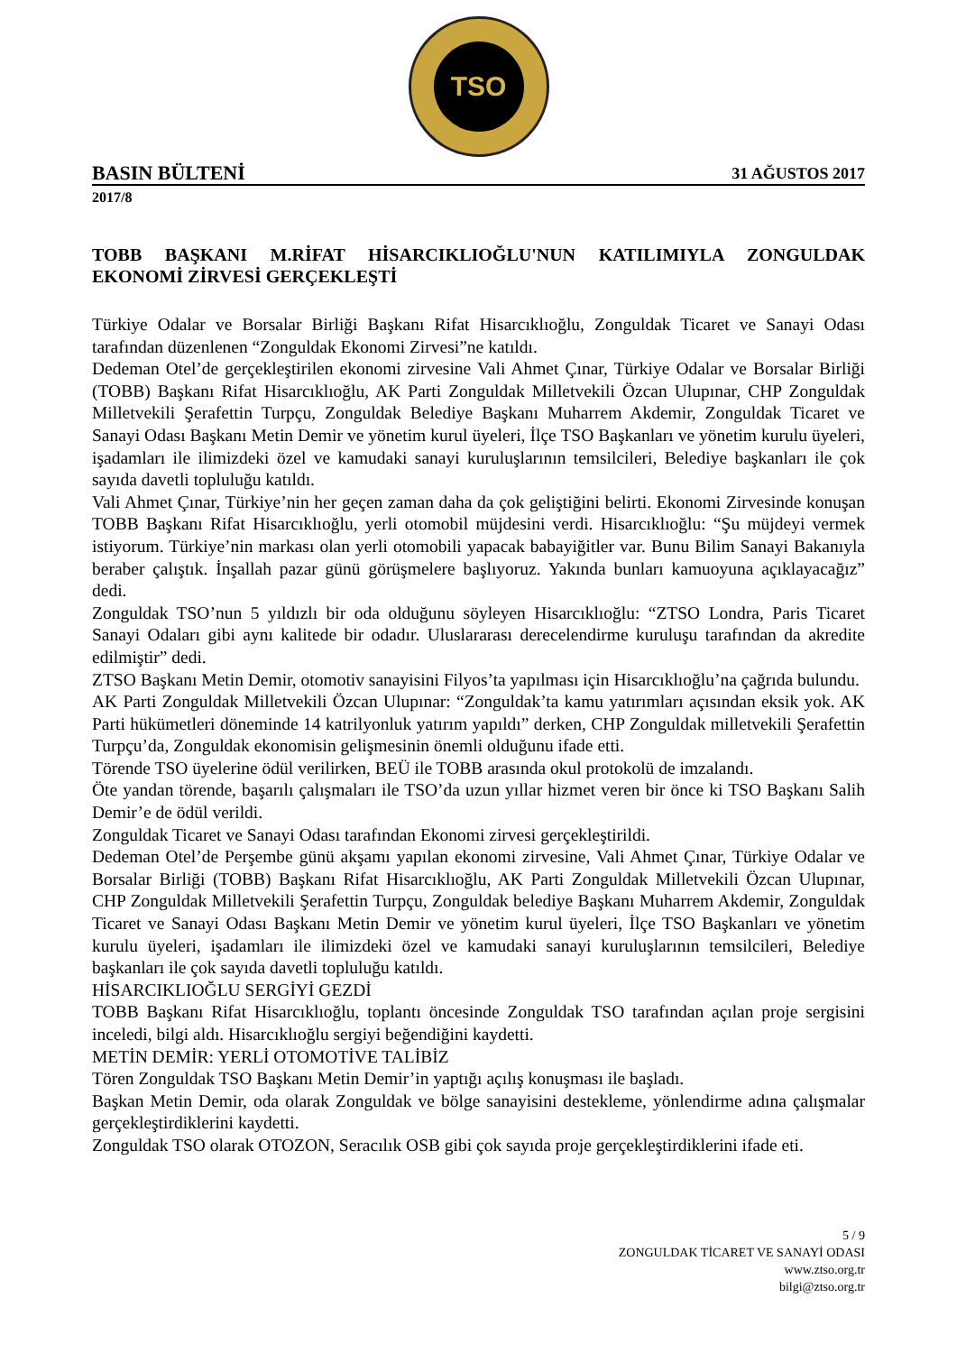TSO
BASIN BÜLTENİ 31 AĞUSTOS 2017
2017/8
TOBB BAŞKANI M.RİFAT HİSARCIKLIOĞLU'NUN KATILIMIYLA ZONGULDAK EKONOMİ ZİRVESİ GERÇEKLEŞTİ
Türkiye Odalar ve Borsalar Birliği Başkanı Rifat Hisarcıklıoğlu, Zonguldak Ticaret ve Sanayi Odası tarafından düzenlenen “Zonguldak Ekonomi Zirvesi”ne katıldı.
Dedeman Otel’de gerçekleştirilen ekonomi zirvesine Vali Ahmet Çınar, Türkiye Odalar ve Borsalar Birliği (TOBB) Başkanı Rifat Hisarcıklıoğlu, AK Parti Zonguldak Milletvekili Özcan Ulupınar, CHP Zonguldak Milletvekili Şerafettin Turpçu, Zonguldak Belediye Başkanı Muharrem Akdemir, Zonguldak Ticaret ve Sanayi Odası Başkanı Metin Demir ve yönetim kurul üyeleri, İlçe TSO Başkanları ve yönetim kurulu üyeleri, işadamları ile ilimizdeki özel ve kamudaki sanayi kuruluşlarının temsilcileri, Belediye başkanları ile çok sayıda davetli topluluğu katıldı.
Vali Ahmet Çınar, Türkiye’nin her geçen zaman daha da çok geliştiğini belirti. Ekonomi Zirvesinde konuşan TOBB Başkanı Rifat Hisarcıklıoğlu, yerli otomobil müjdesini verdi. Hisarcıklıoğlu: “Şu müjdeyi vermek istiyorum. Türkiye’nin markası olan yerli otomobili yapacak babayiğitler var. Bunu Bilim Sanayi Bakanıyla beraber çalıştık. İnşallah pazar günü görüşmelere başlıyoruz. Yakında bunları kamuoyuna açıklayacağız” dedi.
Zonguldak TSO’nun 5 yıldızlı bir oda olduğunu söyleyen Hisarcıklıoğlu: “ZTSO Londra, Paris Ticaret Sanayi Odaları gibi aynı kalitede bir odadır. Uluslararası derecelendirme kuruluşu tarafından da akredite edilmiştir” dedi.
ZTSO Başkanı Metin Demir, otomotiv sanayisini Filyos’ta yapılması için Hisarcıklıoğlu’na çağrıda bulundu.
AK Parti Zonguldak Milletvekili Özcan Ulupınar: “Zonguldak’ta kamu yatırımları açısından eksik yok. AK Parti hükümetleri döneminde 14 katrilyonluk yatırım yapıldı” derken, CHP Zonguldak milletvekili Şerafettin Turpçu’da, Zonguldak ekonomisin gelişmesinin önemli olduğunu ifade etti.
Törende TSO üyelerine ödül verilirken, BEÜ ile TOBB arasında okul protokolü de imzalandı.
Öte yandan törende, başarılı çalışmaları ile TSO’da uzun yıllar hizmet veren bir önce ki TSO Başkanı Salih Demir’e de ödül verildi.
Zonguldak Ticaret ve Sanayi Odası tarafından Ekonomi zirvesi gerçekleştirildi.
Dedeman Otel’de Perşembe günü akşamı yapılan ekonomi zirvesine, Vali Ahmet Çınar, Türkiye Odalar ve Borsalar Birliği (TOBB) Başkanı Rifat Hisarcıklıoğlu, AK Parti Zonguldak Milletvekili Özcan Ulupınar, CHP Zonguldak Milletvekili Şerafettin Turpçu, Zonguldak belediye Başkanı Muharrem Akdemir, Zonguldak Ticaret ve Sanayi Odası Başkanı Metin Demir ve yönetim kurul üyeleri, İlçe TSO Başkanları ve yönetim kurulu üyeleri, işadamları ile ilimizdeki özel ve kamudaki sanayi kuruluşlarının temsilcileri, Belediye başkanları ile çok sayıda davetli topluluğu katıldı.
HİSARCIKLIOĞLU SERGİYİ GEZDİ
TOBB Başkanı Rifat Hisarcıklıoğlu, toplantı öncesinde Zonguldak TSO tarafından açılan proje sergisini inceledi, bilgi aldı. Hisarcıklıoğlu sergiyi beğendiğini kaydetti.
METİN DEMİR: YERLİ OTOMOTİVE TALİBİZ
Tören Zonguldak TSO Başkanı Metin Demir’in yaptığı açılış konuşması ile başladı.
Başkan Metin Demir, oda olarak Zonguldak ve bölge sanayisini destekleme, yönlendirme adına çalışmalar gerçekleştirdiklerini kaydetti.
Zonguldak TSO olarak OTOZON, Seracılık OSB gibi çok sayıda proje gerçekleştirdiklerini ifade eti.
5 / 9
ZONGULDAK TİCARET VE SANAYİ ODASI
www.ztso.org.tr
bilgi@ztso.org.tr